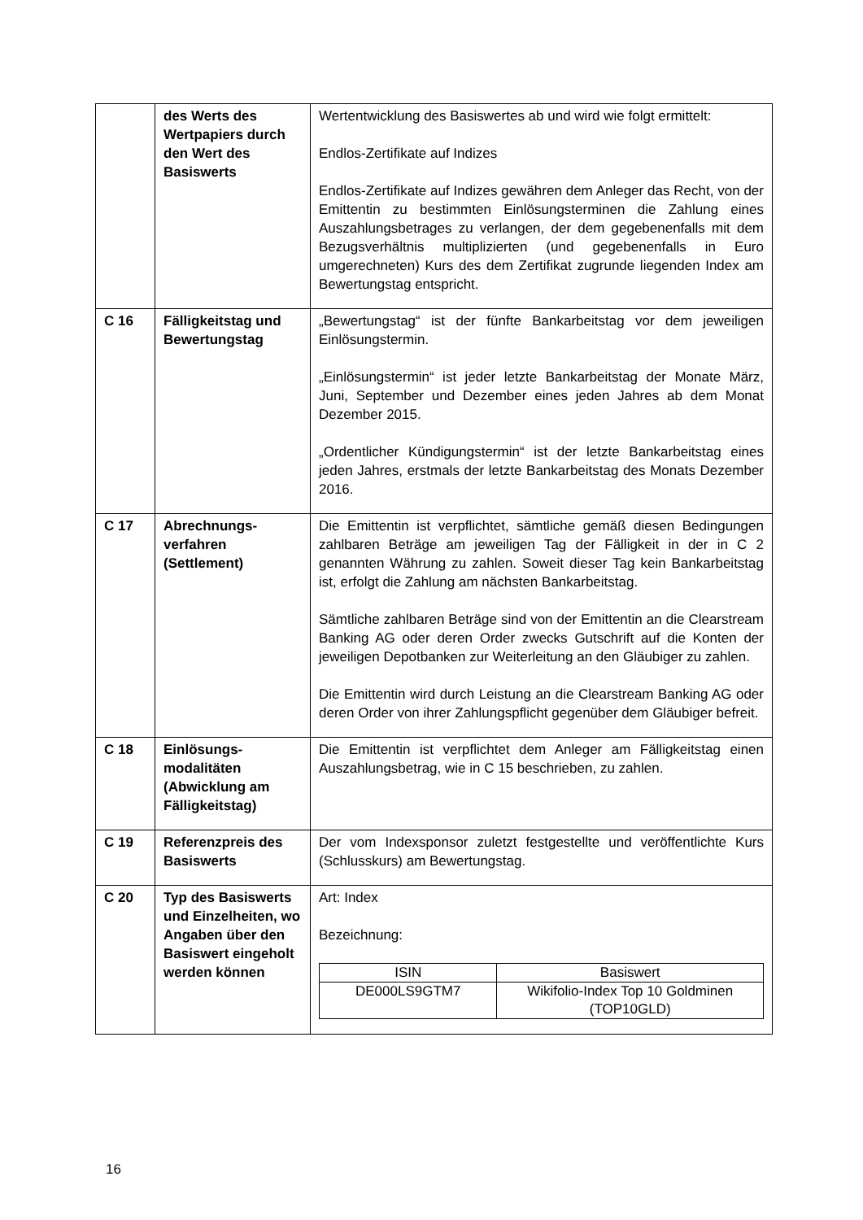| | des Werts des Wertpapiers durch den Wert des Basiswerts | Wertentwicklung des Basiswertes ab und wird wie folgt ermittelt: Endlos-Zertifikate auf Indizes Endlos-Zertifikate auf Indizes gewähren dem Anleger das Recht, von der Emittentin zu bestimmten Einlösungsterminen die Zahlung eines Auszahlungsbetrages zu verlangen, der dem gegebenenfalls mit dem Bezugsverhältnis multiplizierten (und gegebenenfalls in Euro umgerechneten) Kurs des dem Zertifikat zugrunde liegenden Index am Bewertungstag entspricht. |
| C 16 | Fälligkeitstag und Bewertungstag | „Bewertungstag“ ist der fünfte Bankarbeitstag vor dem jeweiligen Einlösungstermin. „Einlösungstermin“ ist jeder letzte Bankarbeitstag der Monate März, Juni, September und Dezember eines jeden Jahres ab dem Monat Dezember 2015. „Ordentlicher Kündigungstermin“ ist der letzte Bankarbeitstag eines jeden Jahres, erstmals der letzte Bankarbeitstag des Monats Dezember 2016. |
| C 17 | Abrechnungs-verfahren (Settlement) | Die Emittentin ist verpflichtet, sämtliche gemäß diesen Bedingungen zahlbaren Beträge am jeweiligen Tag der Fälligkeit in der in C 2 genannten Währung zu zahlen. Soweit dieser Tag kein Bankarbeitstag ist, erfolgt die Zahlung am nächsten Bankarbeitstag. Sämtliche zahlbaren Beträge sind von der Emittentin an die Clearstream Banking AG oder deren Order zwecks Gutschrift auf die Konten der jeweiligen Depotbanken zur Weiterleitung an den Gläubiger zu zahlen. Die Emittentin wird durch Leistung an die Clearstream Banking AG oder deren Order von ihrer Zahlungspflicht gegenüber dem Gläubiger befreit. |
| C 18 | Einlösungs-modalitäten (Abwicklung am Fälligkeitstag) | Die Emittentin ist verpflichtet dem Anleger am Fälligkeitstag einen Auszahlungsbetrag, wie in C 15 beschrieben, zu zahlen. |
| C 19 | Referenzpreis des Basiswerts | Der vom Indexsponsor zuletzt festgestellte und veröffentlichte Kurs (Schlusskurs) am Bewertungstag. |
| C 20 | Typ des Basiswerts und Einzelheiten, wo Angaben über den Basiswert eingeholt werden können | Art: Index Bezeichnung: / ISIN / Basiswert / / --- / --- / / DE000LS9GTM7 / Wikifolio-Index Top 10 Goldminen (TOP10GLD) / |
16